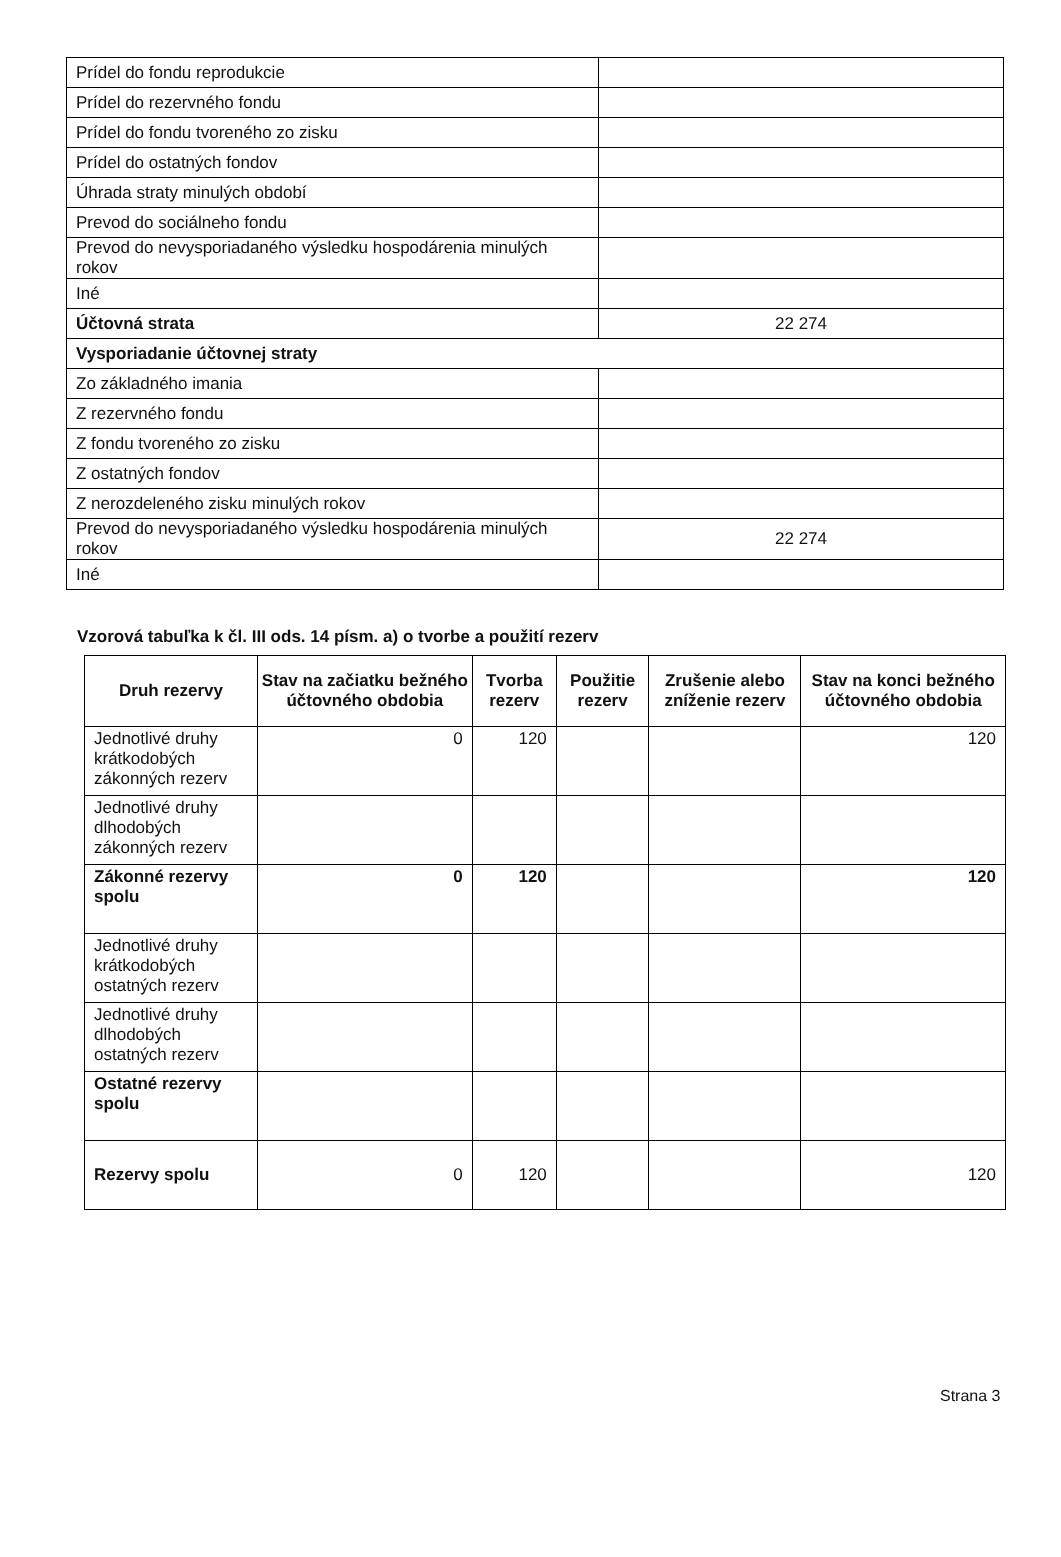| Prídel do fondu reprodukcie | |
| Prídel do rezervného fondu | |
| Prídel do fondu tvoreného zo zisku | |
| Prídel do ostatných fondov | |
| Úhrada straty minulých období | |
| Prevod do sociálneho fondu | |
| Prevod do nevysporiadaného výsledku hospodárenia minulých rokov | |
| Iné | |
| Účtovná strata | 22 274 |
| Vysporiadanie účtovnej straty | |
| Zo základného imania | |
| Z rezervného fondu | |
| Z fondu tvoreného zo zisku | |
| Z ostatných fondov | |
| Z nerozdeleného zisku minulých rokov | |
| Prevod do nevysporiadaného výsledku hospodárenia minulých rokov | 22 274 |
| Iné | |
Vzorová tabuľka k čl. III ods. 14 písm. a) o tvorbe a použití rezerv
| Druh rezervy | Stav na začiatku bežného účtovného obdobia | Tvorba rezerv | Použitie rezerv | Zrušenie alebo zníženie rezerv | Stav na konci bežného účtovného obdobia |
| --- | --- | --- | --- | --- | --- |
| Jednotlivé druhy krátkodobých zákonných rezerv | 0 | 120 | | | 120 |
| Jednotlivé druhy dlhodobých zákonných rezerv | | | | | |
| Zákonné rezervy spolu | 0 | 120 | | | 120 |
| Jednotlivé druhy krátkodobých ostatných rezerv | | | | | |
| Jednotlivé druhy dlhodobých ostatných rezerv | | | | | |
| Ostatné rezervy spolu | | | | | |
| Rezervy spolu | 0 | 120 | | | 120 |
Strana 3